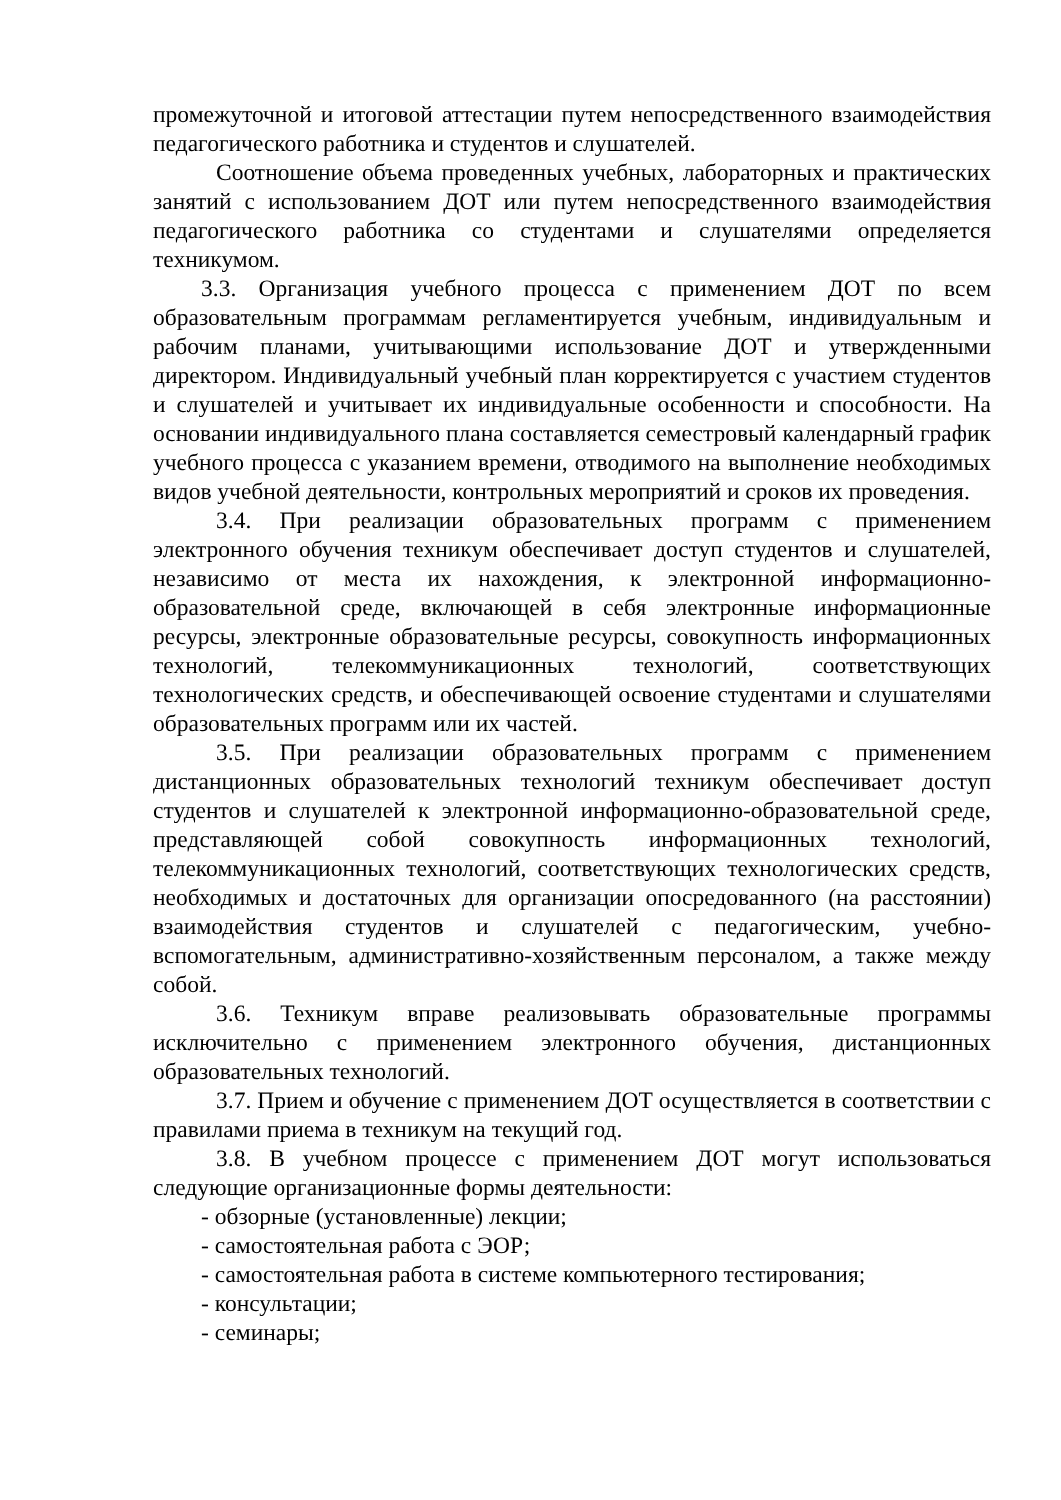промежуточной и итоговой аттестации путем непосредственного взаимодействия педагогического работника и студентов и слушателей.
Соотношение объема проведенных учебных, лабораторных и практических занятий с использованием ДОТ или путем непосредственного взаимодействия педагогического работника со студентами и слушателями определяется техникумом.
3.3. Организация учебного процесса с применением ДОТ по всем образовательным программам регламентируется учебным, индивидуальным и рабочим планами, учитывающими использование ДОТ и утвержденными директором. Индивидуальный учебный план корректируется с участием студентов и слушателей и учитывает их индивидуальные особенности и способности. На основании индивидуального плана составляется семестровый календарный график учебного процесса с указанием времени, отводимого на выполнение необходимых видов учебной деятельности, контрольных мероприятий и сроков их проведения.
3.4. При реализации образовательных программ с применением электронного обучения техникум обеспечивает доступ студентов и слушателей, независимо от места их нахождения, к электронной информационно-образовательной среде, включающей в себя электронные информационные ресурсы, электронные образовательные ресурсы, совокупность информационных технологий, телекоммуникационных технологий, соответствующих технологических средств, и обеспечивающей освоение студентами и слушателями образовательных программ или их частей.
3.5. При реализации образовательных программ с применением дистанционных образовательных технологий техникум обеспечивает доступ студентов и слушателей к электронной информационно-образовательной среде, представляющей собой совокупность информационных технологий, телекоммуникационных технологий, соответствующих технологических средств, необходимых и достаточных для организации опосредованного (на расстоянии) взаимодействия студентов и слушателей с педагогическим, учебно-вспомогательным, административно-хозяйственным персоналом, а также между собой.
3.6. Техникум вправе реализовывать образовательные программы исключительно с применением электронного обучения, дистанционных образовательных технологий.
3.7. Прием и обучение с применением ДОТ осуществляется в соответствии с правилами приема в техникум на текущий год.
3.8. В учебном процессе с применением ДОТ могут использоваться следующие организационные формы деятельности:
- обзорные (установленные) лекции;
- самостоятельная работа с ЭОР;
- самостоятельная работа в системе компьютерного тестирования;
- консультации;
- семинары;